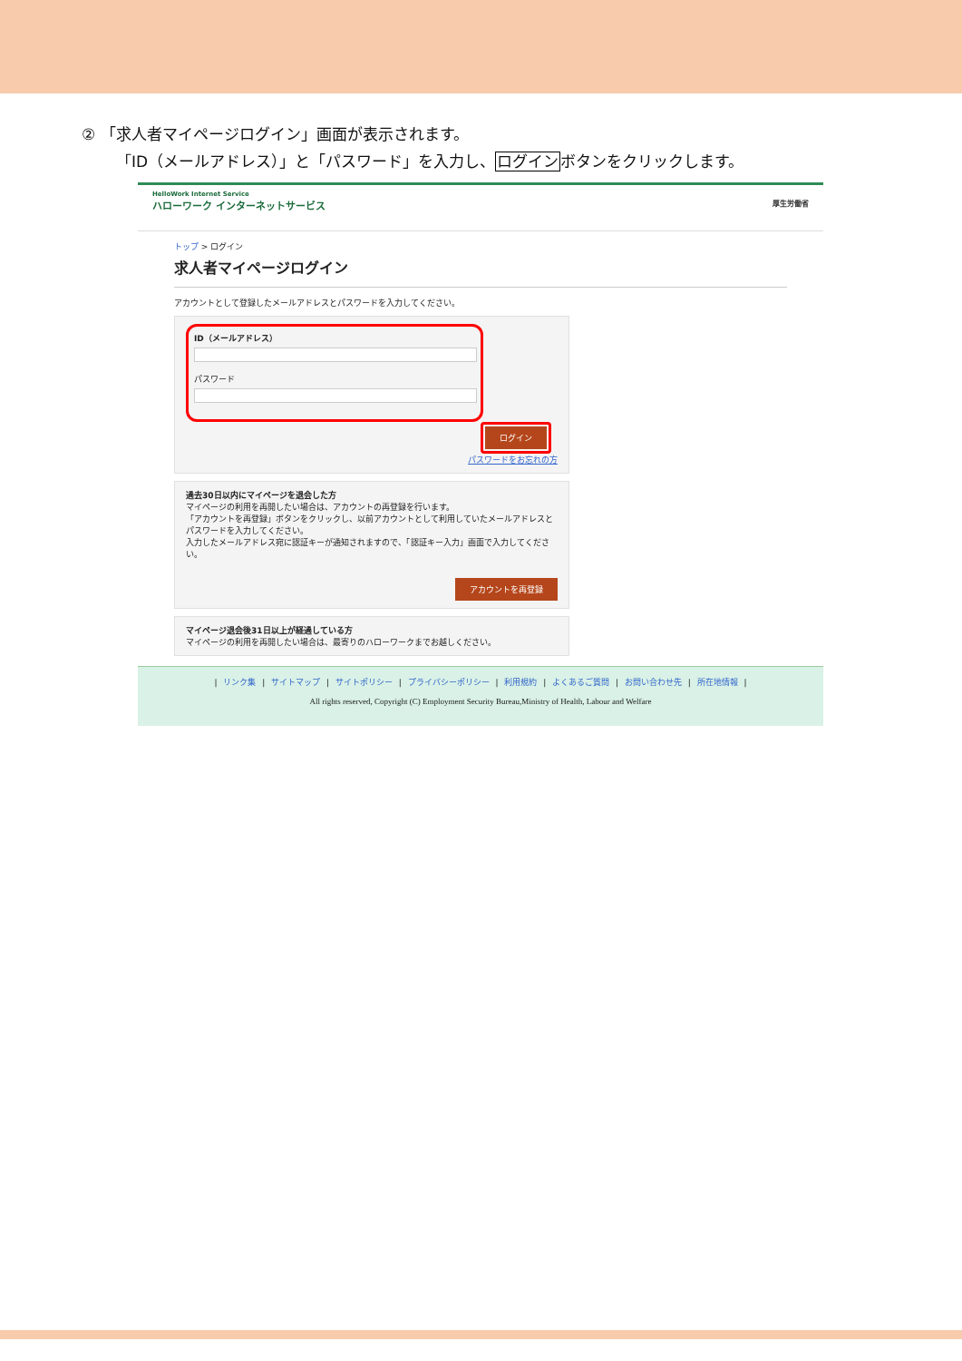② 「求人者マイページログイン」画面が表示されます。
「ID（メールアドレス）」と「パスワード」を入力し、ログインボタンをクリックします。
HelloWork Internet Service
ハローワーク インターネットサービス 厚生労働省
トップ > ログイン
求人者マイページログイン
アカウントとして登録したメールアドレスとパスワードを入力してください。
ID（メールアドレス）
パスワード
ログイン
パスワードをお忘れの方
過去30日以内にマイページを退会した方
マイページの利用を再開したい場合は、アカウントの再登録を行います。
「アカウントを再登録」ボタンをクリックし、以前アカウントとして利用していたメールアドレスとパスワードを入力してください。
入力したメールアドレス宛に認証キーが通知されますので、「認証キー入力」画面で入力してください。
アカウントを再登録
マイページ退会後31日以上が経過している方
マイページの利用を再開したい場合は、最寄りのハローワークまでお越しください。
| リンク集 | サイトマップ | サイトポリシー | プライバシーポリシー | 利用規約 | よくあるご質問 | お問い合わせ先 | 所在地情報 |
All rights reserved, Copyright (C) Employment Security Bureau,Ministry of Health, Labour and Welfare